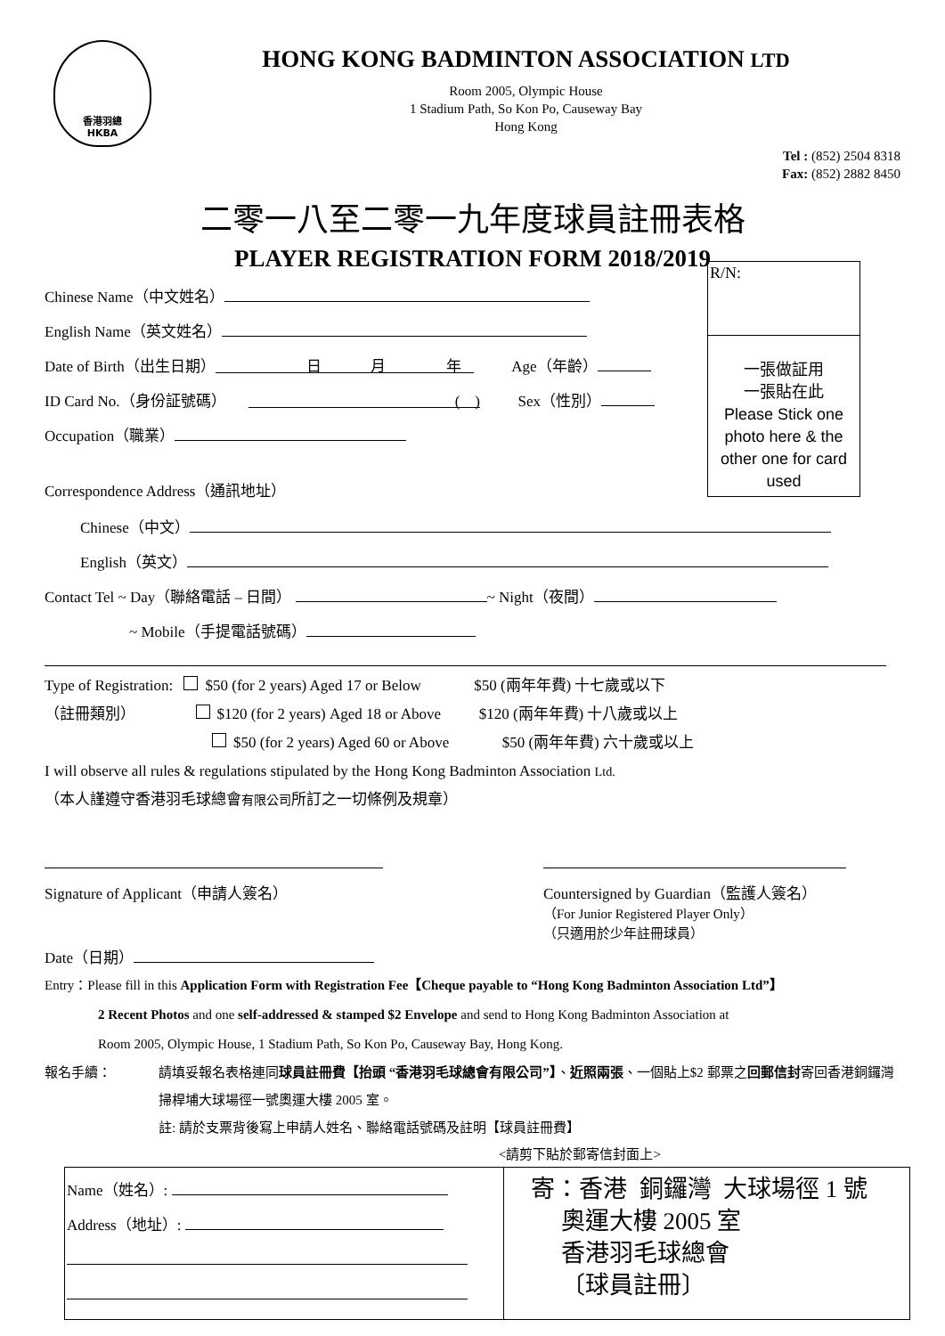香港羽總
HKBA
HONG KONG BADMINTON ASSOCIATION LTD
Room 2005, Olympic House
1 Stadium Path, So Kon Po, Causeway Bay
Hong Kong
Tel : (852) 2504 8318
Fax: (852) 2882 8450
二零一八至二零一九年度球員註冊表格
PLAYER REGISTRATION FORM 2018/2019
R/N:
一張做証用
一張貼在此
Please Stick one photo here & the other one for card used
Chinese Name（中文姓名）
English Name（英文姓名）
Date of Birth（出生日期） 日 月 年 Age（年齡）
ID Card No.（身份証號碼） ( ) Sex（性別）
Occupation（職業）
Correspondence Address（通訊地址）
Chinese（中文）
English（英文）
Contact Tel ~ Day（聯絡電話 – 日間） ~ Night（夜間）
~ Mobile（手提電話號碼）
Type of Registration: $50 (for 2 years) Aged 17 or Below $50 (兩年年費) 十七歲或以下
（註冊類別） $120 (for 2 years) Aged 18 or Above $120 (兩年年費) 十八歲或以上
$50 (for 2 years) Aged 60 or Above $50 (兩年年費) 六十歲或以上
I will observe all rules & regulations stipulated by the Hong Kong Badminton Association Ltd.
（本人謹遵守香港羽毛球總會有限公司所訂之一切條例及規章）
Signature of Applicant（申請人簽名）
Date（日期）
Countersigned by Guardian（監護人簽名）
（For Junior Registered Player Only）
（只適用於少年註冊球員）
Entry：Please fill in this Application Form with Registration Fee【Cheque payable to “Hong Kong Badminton Association Ltd”】
2 Recent Photos and one self-addressed & stamped $2 Envelope and send to Hong Kong Badminton Association at
Room 2005, Olympic House, 1 Stadium Path, So Kon Po, Causeway Bay, Hong Kong.
報名手續： 請填妥報名表格連同球員註冊費【抬頭 “香港羽毛球總會有限公司”】、近照兩張、一個貼上$2 郵票之回郵信封寄回香港銅鑼灣掃桿埔大球場徑一號奧運大樓 2005 室。
註: 請於支票背後寫上申請人姓名、聯絡電話號碼及註明【球員註冊費】
<請剪下貼於郵寄信封面上>
| Name（姓名）: Address（地址）: | 寄：香港 銅鑼灣 大球場徑 1 號 奧運大樓 2005 室 香港羽毛球總會 〔球員註冊〕 |